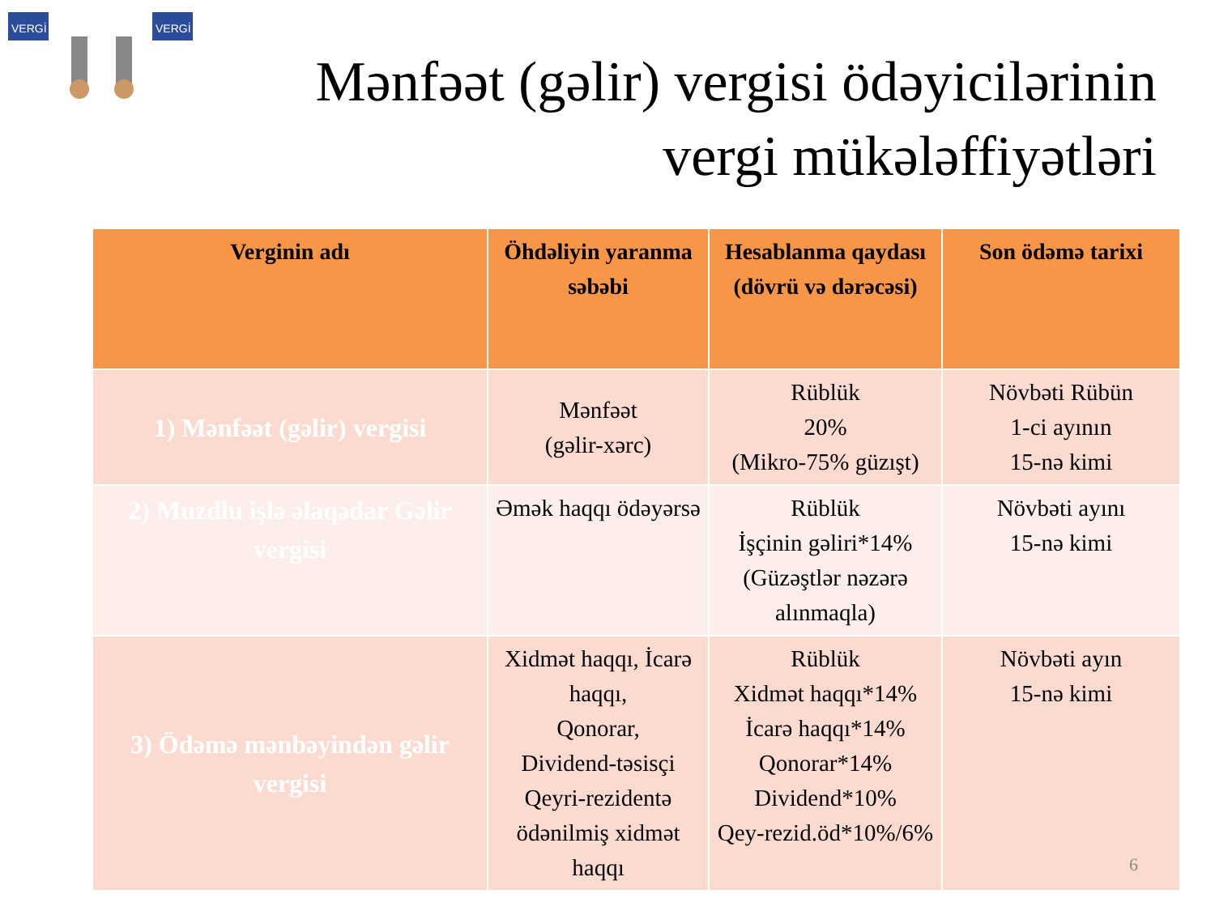VERGİ
VERGİ
Mənfəət (gəlir) vergisi ödəyicilərinin
vergi mükələffiyətləri
| Verginin adı | Öhdəliyin yaranma səbəbi | Hesablanma qaydası (dövrü və dərəcəsi) | Son ödəmə tarixi |
| --- | --- | --- | --- |
| 1) Mənfəət (gəlir) vergisi | Mənfəət (gəlir-xərc) | Rüblük 20% (Mikro-75% güzışt) | Növbəti Rübün 1-ci ayının 15-nə kimi |
| 2) Muzdlu işlə əlaqədar Gəlir vergisi | Əmək haqqı ödəyərsə | Rüblük İşçinin gəliri*14% (Güzəştlər nəzərə alınmaqla) | Növbəti ayını 15-nə kimi |
| 3) Ödəmə mənbəyindən gəlir vergisi | Xidmət haqqı, İcarə haqqı, Qonorar, Dividend-təsisçi Qeyri-rezidentə ödənilmiş xidmət haqqı | Rüblük Xidmət haqqı*14% İcarə haqqı*14% Qonorar*14% Dividend*10% Qey-rezid.öd*10%/6% | Növbəti ayın 15-nə kimi |
6